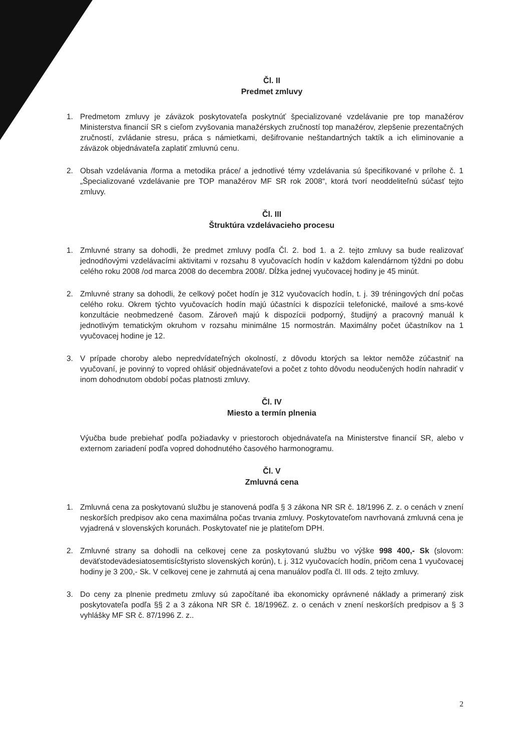Čl. II
Predmet zmluvy
1. Predmetom zmluvy je záväzok poskytovateľa poskytnúť špecializované vzdelávanie pre top manažérov Ministerstva financií SR s cieľom zvyšovania manažérskych zručností top manažérov, zlepšenie prezentačných zručností, zvládanie stresu, práca s námietkami, dešifrovanie neštandartných taktík a ich eliminovanie a záväzok objednávateľa zaplatiť zmluvnú cenu.
2. Obsah vzdelávania /forma a metodika práce/ a jednotlivé témy vzdelávania sú špecifikované v prílohe č. 1 „Špecializované vzdelávanie pre TOP manažérov MF SR rok 2008“, ktorá tvorí neoddeliteľnú súčasť tejto zmluvy.
Čl. III
Štruktúra vzdelávacieho procesu
1. Zmluvné strany sa dohodli, že predmet zmluvy podľa Čl. 2. bod 1. a 2. tejto zmluvy sa bude realizovať jednodňovými vzdelávacími aktivitami v rozsahu 8 vyučovacích hodín v každom kalendárnom týždni po dobu celého roku 2008 /od marca 2008 do decembra 2008/. Dĺžka jednej vyučovacej hodiny je 45 minút.
2. Zmluvné strany sa dohodli, že celkový počet hodín je 312 vyučovacích hodín, t. j. 39 tréningových dní počas celého roku. Okrem týchto vyučovacích hodín majú účastníci k dispozícii telefonické, mailové a sms-kové konzultácie neobmedzené časom. Zároveň majú k dispozícii podporný, študijný a pracovný manuál k jednotlivým tematickým okruhom v rozsahu minimálne 15 normostrán. Maximálny počet účastníkov na 1 vyučovacej hodine je 12.
3. V prípade choroby alebo nepredvídateľných okolností, z dôvodu ktorých sa lektor nemôže zúčastniť na vyučovaní, je povinný to vopred ohlásiť objednávateľovi a počet z tohto dôvodu neodučených hodín nahradiť v inom dohodnutom období počas platnosti zmluvy.
Čl. IV
Miesto a termín plnenia
Výučba bude prebiehať podľa požiadavky v priestoroch objednávateľa na Ministerstve financií SR, alebo v externom zariadení podľa vopred dohodnutého časového harmonogramu.
Čl. V
Zmluvná cena
1. Zmluvná cena za poskytovanú službu je stanovená podľa § 3 zákona NR SR č. 18/1996 Z. z. o cenách v znení neskorších predpisov ako cena maximálna počas trvania zmluvy. Poskytovateľom navrhovaná zmluvná cena je vyjadrená v slovenských korunách. Poskytovateľ nie je platiteľom DPH.
2. Zmluvné strany sa dohodli na celkovej cene za poskytovanú službu vo výške 998 400,- Sk (slovom: deväťstodevädesiatosemtisícštyristo slovenských korún), t. j. 312 vyučovacích hodín, pričom cena 1 vyučovacej hodiny je 3 200,- Sk. V celkovej cene je zahrnutá aj cena manuálov podľa čl. III ods. 2 tejto zmluvy.
3. Do ceny za plnenie predmetu zmluvy sú započítané iba ekonomicky oprávnené náklady a primeraný zisk poskytovateľa podľa §§ 2 a 3 zákona NR SR č. 18/1996Z. z. o cenách v znení neskorších predpisov a § 3 vyhlášky MF SR č. 87/1996 Z. z..
2